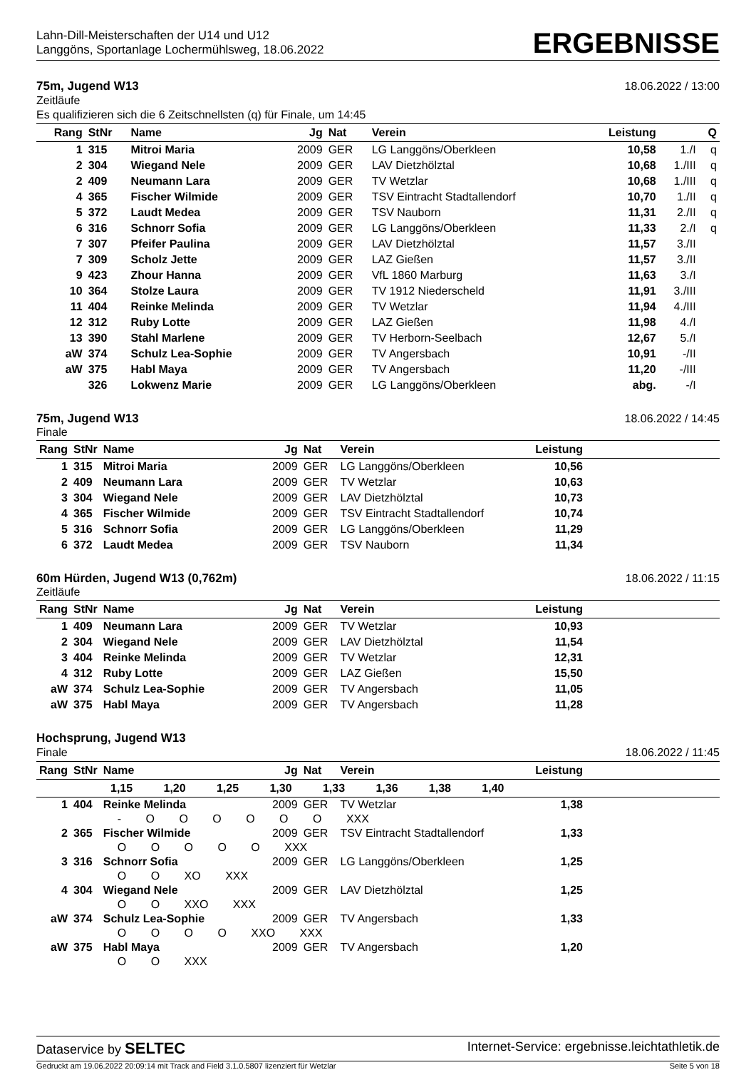Lahn-Dill-Meisterschaften der U14 und U12
Langgöns, Sportanlage Lochermühlsweg, 18.06.2022
ERGEBNISSE
75m, Jugend W13 18.06.2022 / 13:00
Zeitläufe
Es qualifizieren sich die 6 Zeitschnellsten (q) für Finale, um 14:45
| Rang | StNr | Name | Jg | Nat | Verein | Leistung | | Q |
| --- | --- | --- | --- | --- | --- | --- | --- | --- |
| 1 | 315 | Mitroi Maria | 2009 | GER | LG Langgöns/Oberkleen | 10,58 | 1./I | q |
| 2 | 304 | Wiegand Nele | 2009 | GER | LAV Dietzhölztal | 10,68 | 1./III | q |
| 2 | 409 | Neumann Lara | 2009 | GER | TV Wetzlar | 10,68 | 1./III | q |
| 4 | 365 | Fischer Wilmide | 2009 | GER | TSV Eintracht Stadtallendorf | 10,70 | 1./II | q |
| 5 | 372 | Laudt Medea | 2009 | GER | TSV Nauborn | 11,31 | 2./II | q |
| 6 | 316 | Schnorr Sofia | 2009 | GER | LG Langgöns/Oberkleen | 11,33 | 2./I | q |
| 7 | 307 | Pfeifer Paulina | 2009 | GER | LAV Dietzhölztal | 11,57 | 3./II | |
| 7 | 309 | Scholz Jette | 2009 | GER | LAZ Gießen | 11,57 | 3./II | |
| 9 | 423 | Zhour Hanna | 2009 | GER | VfL 1860 Marburg | 11,63 | 3./I | |
| 10 | 364 | Stolze Laura | 2009 | GER | TV 1912 Niederscheld | 11,91 | 3./III | |
| 11 | 404 | Reinke Melinda | 2009 | GER | TV Wetzlar | 11,94 | 4./III | |
| 12 | 312 | Ruby Lotte | 2009 | GER | LAZ Gießen | 11,98 | 4./I | |
| 13 | 390 | Stahl Marlene | 2009 | GER | TV Herborn-Seelbach | 12,67 | 5./I | |
| aW | 374 | Schulz Lea-Sophie | 2009 | GER | TV Angersbach | 10,91 | -/II | |
| aW | 375 | Habl Maya | 2009 | GER | TV Angersbach | 11,20 | -/III | |
| | 326 | Lokwenz Marie | 2009 | GER | LG Langgöns/Oberkleen | abg. | -/I | |
75m, Jugend W13 18.06.2022 / 14:45
Finale
| Rang | StNr | Name | Jg | Nat | Verein | Leistung | |
| --- | --- | --- | --- | --- | --- | --- | --- |
| 1 | 315 | Mitroi Maria | 2009 | GER | LG Langgöns/Oberkleen | 10,56 | |
| 2 | 409 | Neumann Lara | 2009 | GER | TV Wetzlar | 10,63 | |
| 3 | 304 | Wiegand Nele | 2009 | GER | LAV Dietzhölztal | 10,73 | |
| 4 | 365 | Fischer Wilmide | 2009 | GER | TSV Eintracht Stadtallendorf | 10,74 | |
| 5 | 316 | Schnorr Sofia | 2009 | GER | LG Langgöns/Oberkleen | 11,29 | |
| 6 | 372 | Laudt Medea | 2009 | GER | TSV Nauborn | 11,34 | |
60m Hürden, Jugend W13 (0,762m) 18.06.2022 / 11:15
Zeitläufe
| Rang | StNr | Name | Jg | Nat | Verein | Leistung | |
| --- | --- | --- | --- | --- | --- | --- | --- |
| 1 | 409 | Neumann Lara | 2009 | GER | TV Wetzlar | 10,93 | |
| 2 | 304 | Wiegand Nele | 2009 | GER | LAV Dietzhölztal | 11,54 | |
| 3 | 404 | Reinke Melinda | 2009 | GER | TV Wetzlar | 12,31 | |
| 4 | 312 | Ruby Lotte | 2009 | GER | LAZ Gießen | 15,50 | |
| aW | 374 | Schulz Lea-Sophie | 2009 | GER | TV Angersbach | 11,05 | |
| aW | 375 | Habl Maya | 2009 | GER | TV Angersbach | 11,28 | |
Hochsprung, Jugend W13
Finale 18.06.2022 / 11:45
| Rang | StNr | Name | Jg | Nat | Verein | Leistung | |
| --- | --- | --- | --- | --- | --- | --- | --- |
| 1,15 1,20 1,25 1,30 1,33 1,36 1,38 1,40 | | | | | | | |
| 1 | 404 | Reinke Melinda | 2009 | GER | TV Wetzlar | 1,38 | |
| | | - O O O O O O XXX | | | | | |
| 2 | 365 | Fischer Wilmide | 2009 | GER | TSV Eintracht Stadtallendorf | 1,33 | |
| | | O O O O O XXX | | | | | |
| 3 | 316 | Schnorr Sofia | 2009 | GER | LG Langgöns/Oberkleen | 1,25 | |
| | | O O XO XXX | | | | | |
| 4 | 304 | Wiegand Nele | 2009 | GER | LAV Dietzhölztal | 1,25 | |
| | | O O XXO XXX | | | | | |
| aW | 374 | Schulz Lea-Sophie | 2009 | GER | TV Angersbach | 1,33 | |
| | | O O O O XXO XXX | | | | | |
| aW | 375 | Habl Maya | 2009 | GER | TV Angersbach | 1,20 | |
| | | O O XXX | | | | | |
Dataservice by SELTEC Internet-Service: ergebnisse.leichtathletik.de
Gedruckt am 19.06.2022 20:09:14 mit Track and Field 3.1.0.5807 lizenziert für Wetzlar Seite 5 von 18